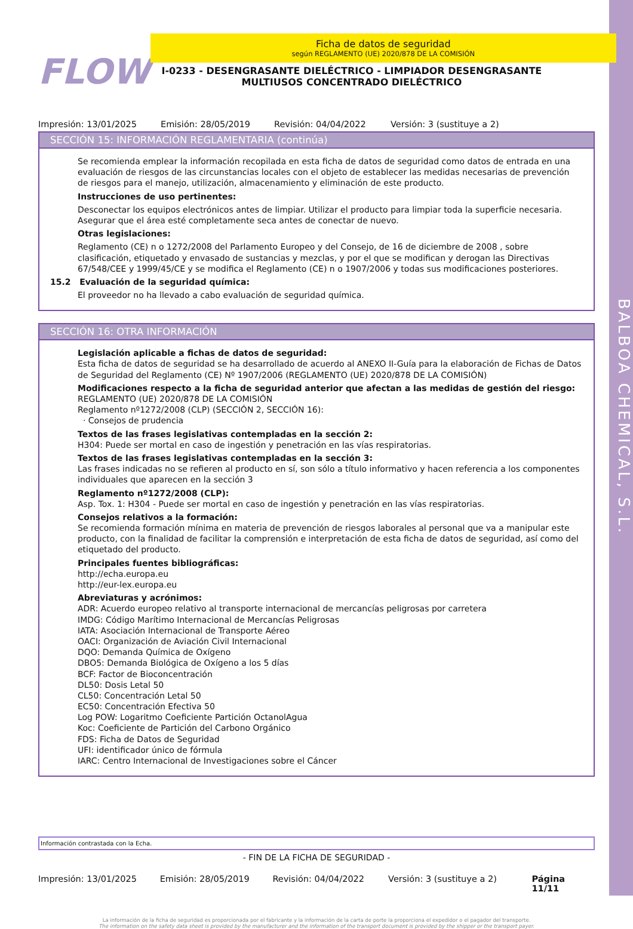BALBOA CHEMICAL, S.L.
FLOW
Ficha de datos de seguridad
según REGLAMENTO (UE) 2020/878 DE LA COMISIÓN
I-0233 - DESENGRASANTE DIELÉCTRICO - LIMPIADOR DESENGRASANTE MULTIUSOS CONCENTRADO DIELÉCTRICO
Impresión: 13/01/2025 Emisión: 28/05/2019 Revisión: 04/04/2022 Versión: 3 (sustituye a 2)
SECCIÓN 15: INFORMACIÓN REGLAMENTARIA (continúa)
Se recomienda emplear la información recopilada en esta ficha de datos de seguridad como datos de entrada en una evaluación de riesgos de las circunstancias locales con el objeto de establecer las medidas necesarias de prevención de riesgos para el manejo, utilización, almacenamiento y eliminación de este producto.
Instrucciones de uso pertinentes:
Desconectar los equipos electrónicos antes de limpiar. Utilizar el producto para limpiar toda la superficie necesaria. Asegurar que el área esté completamente seca antes de conectar de nuevo.
Otras legislaciones:
Reglamento (CE) n o 1272/2008 del Parlamento Europeo y del Consejo, de 16 de diciembre de 2008 , sobre clasificación, etiquetado y envasado de sustancias y mezclas, y por el que se modifican y derogan las Directivas 67/548/CEE y 1999/45/CE y se modifica el Reglamento (CE) n o 1907/2006 y todas sus modificaciones posteriores.
15.2 Evaluación de la seguridad química:
El proveedor no ha llevado a cabo evaluación de seguridad química.
SECCIÓN 16: OTRA INFORMACIÓN
Legislación aplicable a fichas de datos de seguridad:
Esta ficha de datos de seguridad se ha desarrollado de acuerdo al ANEXO II-Guía para la elaboración de Fichas de Datos de Seguridad del Reglamento (CE) Nº 1907/2006 (REGLAMENTO (UE) 2020/878 DE LA COMISIÓN)
Modificaciones respecto a la ficha de seguridad anterior que afectan a las medidas de gestión del riesgo:
REGLAMENTO (UE) 2020/878 DE LA COMISIÓN
Reglamento nº1272/2008 (CLP) (SECCIÓN 2, SECCIÓN 16):
· Consejos de prudencia
Textos de las frases legislativas contempladas en la sección 2:
H304: Puede ser mortal en caso de ingestión y penetración en las vías respiratorias.
Textos de las frases legislativas contempladas en la sección 3:
Las frases indicadas no se refieren al producto en sí, son sólo a título informativo y hacen referencia a los componentes individuales que aparecen en la sección 3
Reglamento nº1272/2008 (CLP):
Asp. Tox. 1: H304 - Puede ser mortal en caso de ingestión y penetración en las vías respiratorias.
Consejos relativos a la formación:
Se recomienda formación mínima en materia de prevención de riesgos laborales al personal que va a manipular este producto, con la finalidad de facilitar la comprensión e interpretación de esta ficha de datos de seguridad, así como del etiquetado del producto.
Principales fuentes bibliográficas:
http://echa.europa.eu
http://eur-lex.europa.eu
Abreviaturas y acrónimos:
ADR: Acuerdo europeo relativo al transporte internacional de mercancías peligrosas por carretera
IMDG: Código Marítimo Internacional de Mercancías Peligrosas
IATA: Asociación Internacional de Transporte Aéreo
OACI: Organización de Aviación Civil Internacional
DQO: Demanda Química de Oxígeno
DBO5: Demanda Biológica de Oxígeno a los 5 días
BCF: Factor de Bioconcentración
DL50: Dosis Letal 50
CL50: Concentración Letal 50
EC50: Concentración Efectiva 50
Log POW: Logaritmo Coeficiente Partición OctanolAgua
Koc: Coeficiente de Partición del Carbono Orgánico
FDS: Ficha de Datos de Seguridad
UFI: identificador único de fórmula
IARC: Centro Internacional de Investigaciones sobre el Cáncer
Información contrastada con la Echa.
- FIN DE LA FICHA DE SEGURIDAD -
Impresión: 13/01/2025 Emisión: 28/05/2019 Revisión: 04/04/2022 Versión: 3 (sustituye a 2) Página 11/11
La información de la ficha de seguridad es proporcionada por el fabricante y la información de la carta de porte la proporciona el expedidor o el pagador del transporte.
The information on the safety data sheet is provided by the manufacturer and the information of the transport document is provided by the shipper or the transport payer.